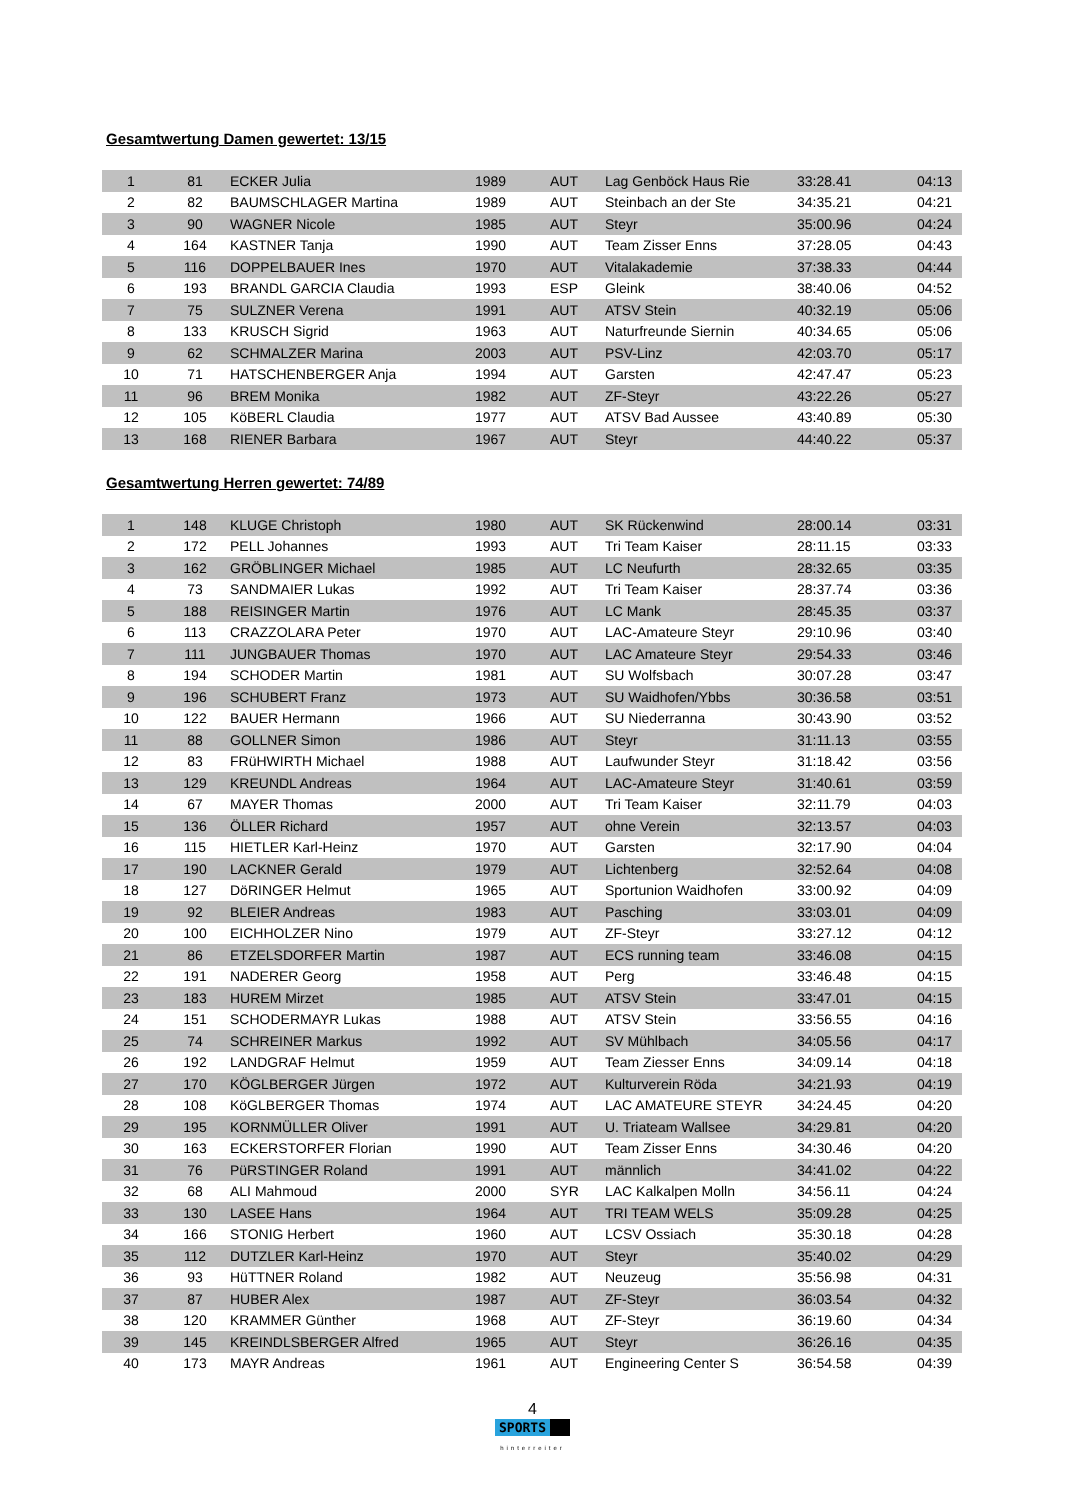Gesamtwertung Damen gewertet: 13/15
| 1 | 81 | ECKER Julia | 1989 | AUT | Lag Genböck Haus Rie | 33:28.41 | 04:13 |
| 2 | 82 | BAUMSCHLAGER Martina | 1989 | AUT | Steinbach an der Ste | 34:35.21 | 04:21 |
| 3 | 90 | WAGNER Nicole | 1985 | AUT | Steyr | 35:00.96 | 04:24 |
| 4 | 164 | KASTNER Tanja | 1990 | AUT | Team Zisser Enns | 37:28.05 | 04:43 |
| 5 | 116 | DOPPELBAUER Ines | 1970 | AUT | Vitalakademie | 37:38.33 | 04:44 |
| 6 | 193 | BRANDL GARCIA Claudia | 1993 | ESP | Gleink | 38:40.06 | 04:52 |
| 7 | 75 | SULZNER Verena | 1991 | AUT | ATSV Stein | 40:32.19 | 05:06 |
| 8 | 133 | KRUSCH Sigrid | 1963 | AUT | Naturfreunde Siernin | 40:34.65 | 05:06 |
| 9 | 62 | SCHMALZER Marina | 2003 | AUT | PSV-Linz | 42:03.70 | 05:17 |
| 10 | 71 | HATSCHENBERGER Anja | 1994 | AUT | Garsten | 42:47.47 | 05:23 |
| 11 | 96 | BREM Monika | 1982 | AUT | ZF-Steyr | 43:22.26 | 05:27 |
| 12 | 105 | KöBERL Claudia | 1977 | AUT | ATSV Bad Aussee | 43:40.89 | 05:30 |
| 13 | 168 | RIENER Barbara | 1967 | AUT | Steyr | 44:40.22 | 05:37 |
Gesamtwertung Herren gewertet: 74/89
| 1 | 148 | KLUGE Christoph | 1980 | AUT | SK Rückenwind | 28:00.14 | 03:31 |
| 2 | 172 | PELL Johannes | 1993 | AUT | Tri Team Kaiser | 28:11.15 | 03:33 |
| 3 | 162 | GRÖBLINGER Michael | 1985 | AUT | LC Neufurth | 28:32.65 | 03:35 |
| 4 | 73 | SANDMAIER Lukas | 1992 | AUT | Tri Team Kaiser | 28:37.74 | 03:36 |
| 5 | 188 | REISINGER Martin | 1976 | AUT | LC Mank | 28:45.35 | 03:37 |
| 6 | 113 | CRAZZOLARA Peter | 1970 | AUT | LAC-Amateure Steyr | 29:10.96 | 03:40 |
| 7 | 111 | JUNGBAUER Thomas | 1970 | AUT | LAC Amateure Steyr | 29:54.33 | 03:46 |
| 8 | 194 | SCHODER Martin | 1981 | AUT | SU Wolfsbach | 30:07.28 | 03:47 |
| 9 | 196 | SCHUBERT Franz | 1973 | AUT | SU Waidhofen/Ybbs | 30:36.58 | 03:51 |
| 10 | 122 | BAUER Hermann | 1966 | AUT | SU Niederranna | 30:43.90 | 03:52 |
| 11 | 88 | GOLLNER Simon | 1986 | AUT | Steyr | 31:11.13 | 03:55 |
| 12 | 83 | FRüHWIRTH Michael | 1988 | AUT | Laufwunder Steyr | 31:18.42 | 03:56 |
| 13 | 129 | KREUNDL Andreas | 1964 | AUT | LAC-Amateure Steyr | 31:40.61 | 03:59 |
| 14 | 67 | MAYER Thomas | 2000 | AUT | Tri Team Kaiser | 32:11.79 | 04:03 |
| 15 | 136 | ÖLLER Richard | 1957 | AUT | ohne Verein | 32:13.57 | 04:03 |
| 16 | 115 | HIETLER Karl-Heinz | 1970 | AUT | Garsten | 32:17.90 | 04:04 |
| 17 | 190 | LACKNER Gerald | 1979 | AUT | Lichtenberg | 32:52.64 | 04:08 |
| 18 | 127 | DöRINGER Helmut | 1965 | AUT | Sportunion Waidhofen | 33:00.92 | 04:09 |
| 19 | 92 | BLEIER Andreas | 1983 | AUT | Pasching | 33:03.01 | 04:09 |
| 20 | 100 | EICHHOLZER Nino | 1979 | AUT | ZF-Steyr | 33:27.12 | 04:12 |
| 21 | 86 | ETZELSDORFER Martin | 1987 | AUT | ECS running team | 33:46.08 | 04:15 |
| 22 | 191 | NADERER Georg | 1958 | AUT | Perg | 33:46.48 | 04:15 |
| 23 | 183 | HUREM Mirzet | 1985 | AUT | ATSV Stein | 33:47.01 | 04:15 |
| 24 | 151 | SCHODERMAYR Lukas | 1988 | AUT | ATSV Stein | 33:56.55 | 04:16 |
| 25 | 74 | SCHREINER Markus | 1992 | AUT | SV Mühlbach | 34:05.56 | 04:17 |
| 26 | 192 | LANDGRAF Helmut | 1959 | AUT | Team Ziesser Enns | 34:09.14 | 04:18 |
| 27 | 170 | KÖGLBERGER Jürgen | 1972 | AUT | Kulturverein Röda | 34:21.93 | 04:19 |
| 28 | 108 | KöGLBERGER Thomas | 1974 | AUT | LAC AMATEURE STEYR | 34:24.45 | 04:20 |
| 29 | 195 | KORNMÜLLER Oliver | 1991 | AUT | U. Triateam Wallsee | 34:29.81 | 04:20 |
| 30 | 163 | ECKERSTORFER Florian | 1990 | AUT | Team Zisser Enns | 34:30.46 | 04:20 |
| 31 | 76 | PüRSTINGER Roland | 1991 | AUT | männlich | 34:41.02 | 04:22 |
| 32 | 68 | ALI Mahmoud | 2000 | SYR | LAC Kalkalpen Molln | 34:56.11 | 04:24 |
| 33 | 130 | LASEE Hans | 1964 | AUT | TRI TEAM WELS | 35:09.28 | 04:25 |
| 34 | 166 | STONIG Herbert | 1960 | AUT | LCSV Ossiach | 35:30.18 | 04:28 |
| 35 | 112 | DUTZLER Karl-Heinz | 1970 | AUT | Steyr | 35:40.02 | 04:29 |
| 36 | 93 | HüTTNER Roland | 1982 | AUT | Neuzeug | 35:56.98 | 04:31 |
| 37 | 87 | HUBER Alex | 1987 | AUT | ZF-Steyr | 36:03.54 | 04:32 |
| 38 | 120 | KRAMMER Günther | 1968 | AUT | ZF-Steyr | 36:19.60 | 04:34 |
| 39 | 145 | KREINDLSBERGER Alfred | 1965 | AUT | Steyr | 36:26.16 | 04:35 |
| 40 | 173 | MAYR Andreas | 1961 | AUT | Engineering Center S | 36:54.58 | 04:39 |
4
SPORTS
hinterreiter